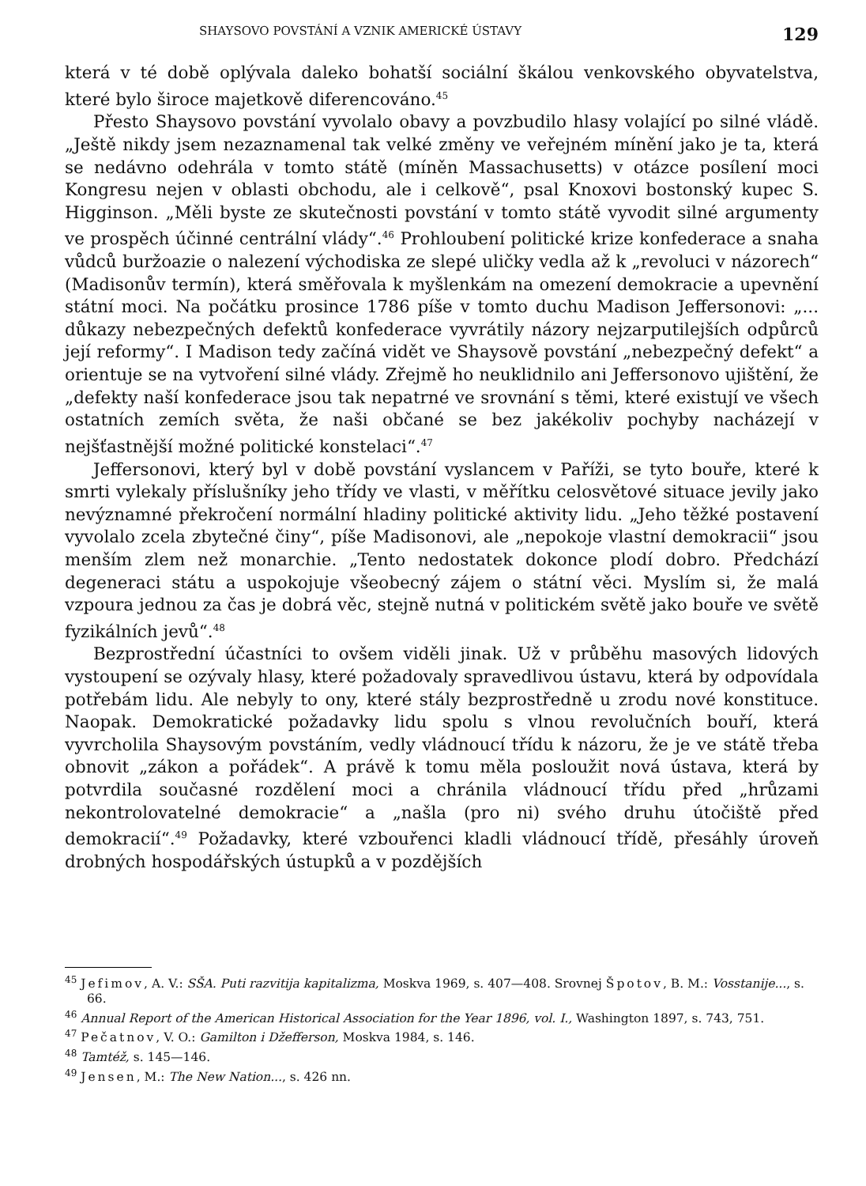SHAYSOVO POVSTÁNÍ A VZNIK AMERICKÉ ÚSTAVY 129
která v té době oplývala daleko bohatší sociální škálou venkovského obyvatelstva, které bylo široce majetkově diferencováno.<sup>45</sup>
Přesto Shaysovo povstání vyvolalo obavy a povzbudilo hlasy volající po silné vládě. „Ještě nikdy jsem nezaznamenal tak velké změny ve veřejném mínění jako je ta, která se nedávno odehrála v tomto státě (míněn Massachusetts) v otázce posílení moci Kongresu nejen v oblasti obchodu, ale i celkově“, psal Knoxovi bostonský kupec S. Higginson. „Měli byste ze skutečnosti povstání v tomto státě vyvodit silné argumenty ve prospěch účinné centrální vlády“.<sup>46</sup> Prohloubení politické krize konfederace a snaha vůdců buržoazie o nalezení východiska ze slepé uličky vedla až k „revoluci v názorech“ (Madisonův termín), která směřovala k myšlenkám na omezení demokracie a upevnění státní moci. Na počátku prosince 1786 píše v tomto duchu Madison Jeffersonovi: „... důkazy nebezpečných defektů konfederace vyvrátily názory nejzarputilejších odpůrců její reformy“. I Madison tedy začíná vidět ve Shaysově povstání „nebezpečný defekt“ a orientuje se na vytvoření silné vlády. Zřejmě ho neuklidnilo ani Jeffersonovo ujištění, že „defekty naší konfederace jsou tak nepatrné ve srovnání s těmi, které existují ve všech ostatních zemích světa, že naši občané se bez jakékoliv pochyby nacházejí v nejšťastnější možné politické konstelaci“.<sup>47</sup>
Jeffersonovi, který byl v době povstání vyslancem v Paříži, se tyto bouře, které k smrti vylekaly příslušníky jeho třídy ve vlasti, v měřítku celosvětové situace jevily jako nevýznamné překročení normální hladiny politické aktivity lidu. „Jeho těžké postavení vyvolalo zcela zbytečné činy“, píše Madisonovi, ale „nepokoje vlastní demokracii“ jsou menším zlem než monarchie. „Tento nedostatek dokonce plodí dobro. Předchází degeneraci státu a uspokojuje všeobecný zájem o státní věci. Myslím si, že malá vzpoura jednou za čas je dobrá věc, stejně nutná v politickém světě jako bouře ve světě fyzikálních jevů“.<sup>48</sup>
Bezprostřední účastníci to ovšem viděli jinak. Už v průběhu masových lidových vystoupení se ozývaly hlasy, které požadovaly spravedlivou ústavu, která by odpovídala potřebám lidu. Ale nebyly to ony, které stály bezprostředně u zrodu nové konstituce. Naopak. Demokratické požadavky lidu spolu s vlnou revolučních bouří, která vyvrcholila Shaysovým povstáním, vedly vládnoucí třídu k názoru, že je ve státě třeba obnovit „zákon a pořádek“. A právě k tomu měla posloužit nová ústava, která by potvrdila současné rozdělení moci a chránila vládnoucí třídu před „hrůzami nekontrolovatelné demokracie“ a „našla (pro ni) svého druhu útočiště před demokracií“.<sup>49</sup> Požadavky, které vzbouřenci kladli vládnoucí třídě, přesáhly úroveň drobných hospodářských ústupků a v pozdějších
<sup>45</sup> Jefimov, A. V.: SŠA. Puti razvitija kapitalizma, Moskva 1969, s. 407—408. Srovnej Špotov, B. M.: Vosstanije..., s. 66.
<sup>46</sup> Annual Report of the American Historical Association for the Year 1896, vol. I., Washington 1897, s. 743, 751.
<sup>47</sup> Pečatnov, V. O.: Gamilton i Džefferson, Moskva 1984, s. 146.
<sup>48</sup> Tamtéž, s. 145—146.
<sup>49</sup> Jensen, M.: The New Nation..., s. 426 nn.